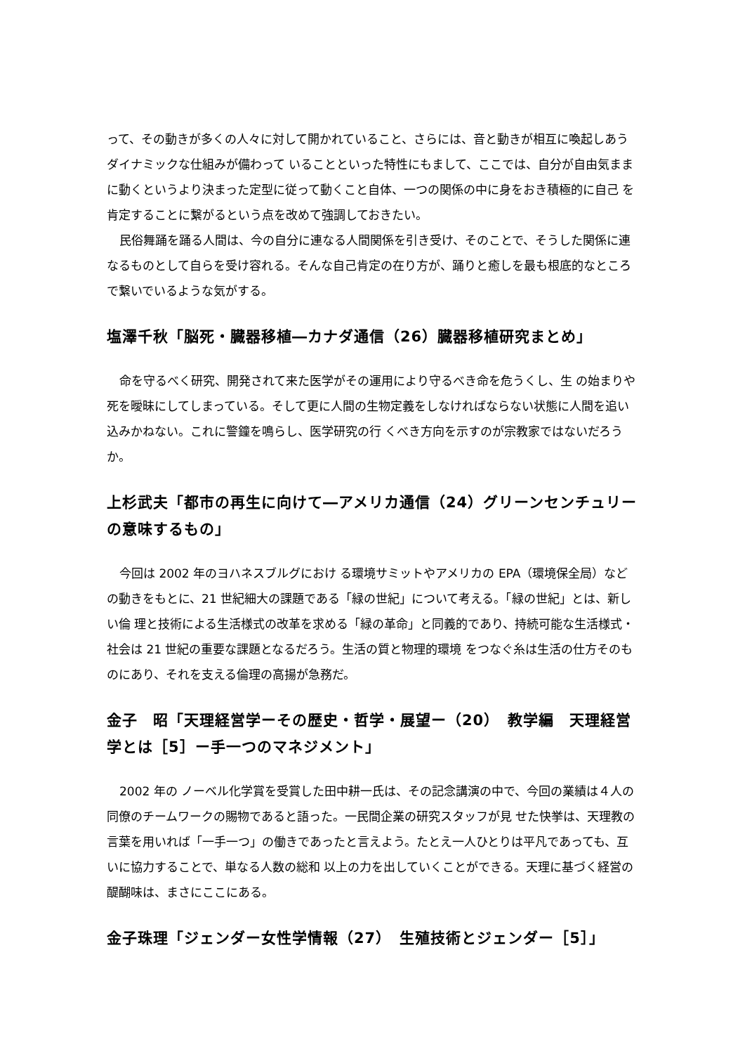って、その動きが多くの人々に対して開かれていること、さらには、音と動きが相互に喚起しあうダイナミックな仕組みが備わって いることといった特性にもまして、ここでは、自分が自由気ままに動くというより決まった定型に従って動くこと自体、一つの関係の中に身をおき積極的に自己 を肯定することに繋がるという点を改めて強調しておきたい。
民俗舞踊を踊る人間は、今の自分に連なる人間関係を引き受け、そのことで、そうした関係に連なるものとして自らを受け容れる。そんな自己肯定の在り方が、踊りと癒しを最も根底的なところで繋いでいるような気がする。
塩澤千秋「脳死・臓器移植―カナダ通信（26）臓器移植研究まとめ」
命を守るべく研究、開発されて来た医学がその運用により守るべき命を危うくし、生 の始まりや死を曖昧にしてしまっている。そして更に人間の生物定義をしなければならない状態に人間を追い込みかねない。これに警鐘を鳴らし、医学研究の行 くべき方向を示すのが宗教家ではないだろうか。
上杉武夫「都市の再生に向けて―アメリカ通信（24）グリーンセンチュリーの意味するもの」
今回は 2002 年のヨハネスブルグにおけ る環境サミットやアメリカの EPA（環境保全局）などの動きをもとに、21 世紀細大の課題である「緑の世紀」について考える。「緑の世紀」とは、新しい倫 理と技術による生活様式の改革を求める「緑の革命」と同義的であり、持続可能な生活様式・社会は 21 世紀の重要な課題となるだろう。生活の質と物理的環境 をつなぐ糸は生活の仕方そのものにあり、それを支える倫理の高揚が急務だ。
金子　昭「天理経営学ーその歴史・哲学・展望ー（20）　教学編　天理経営学とは［5］ー手一つのマネジメント」
2002 年の ノーベル化学賞を受賞した田中耕一氏は、その記念講演の中で、今回の業績は４人の同僚のチームワークの賜物であると語った。一民間企業の研究スタッフが見 せた快挙は、天理教の言葉を用いれば「一手一つ」の働きであったと言えよう。たとえ一人ひとりは平凡であっても、互いに協力することで、単なる人数の総和 以上の力を出していくことができる。天理に基づく経営の醍醐味は、まさにここにある。
金子珠理「ジェンダー女性学情報（27）　生殖技術とジェンダー［5］」